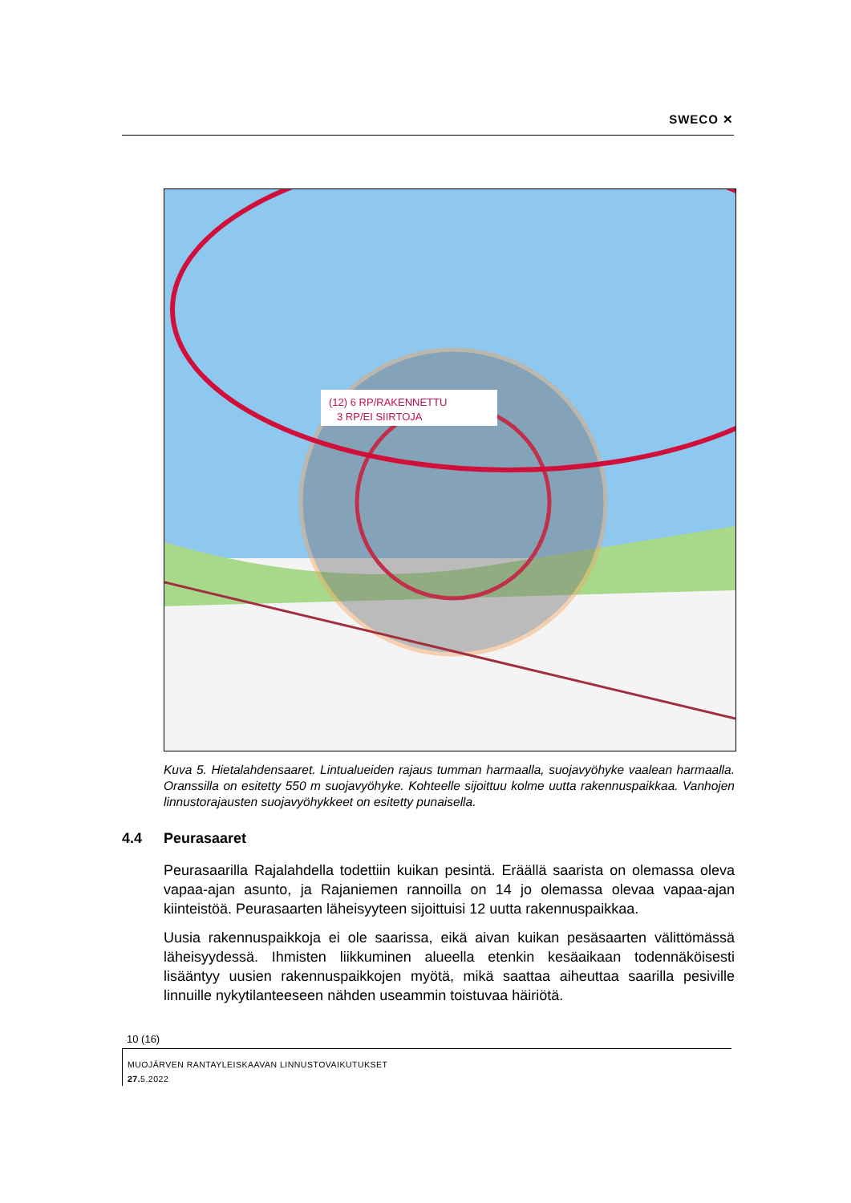SWECO ✕
(12) 6 RP/RAKENNETTU
3 RP/EI SIIRTOJA
Kuva 5. Hietalahdensaaret. Lintualueiden rajaus tumman harmaalla, suojavyöhyke vaalean harmaalla. Oranssilla on esitetty 550 m suojavyöhyke. Kohteelle sijoittuu kolme uutta rakennuspaikkaa. Vanhojen linnustorajausten suojavyöhykkeet on esitetty punaisella.
4.4 Peurasaaret
Peurasaarilla Rajalahdella todettiin kuikan pesintä. Eräällä saarista on olemassa oleva vapaa-ajan asunto, ja Rajaniemen rannoilla on 14 jo olemassa olevaa vapaa-ajan kiinteistöä. Peurasaarten läheisyyteen sijoittuisi 12 uutta rakennuspaikkaa.
Uusia rakennuspaikkoja ei ole saarissa, eikä aivan kuikan pesäsaarten välittömässä läheisyydessä. Ihmisten liikkuminen alueella etenkin kesäaikaan todennäköisesti lisääntyy uusien rakennuspaikkojen myötä, mikä saattaa aiheuttaa saarilla pesiville linnuille nykytilanteeseen nähden useammin toistuvaa häiriötä.
10 (16)
MUOJÄRVEN RANTAYLEISKAAVAN LINNUSTOVAIKUTUKSET
27. 5.2022